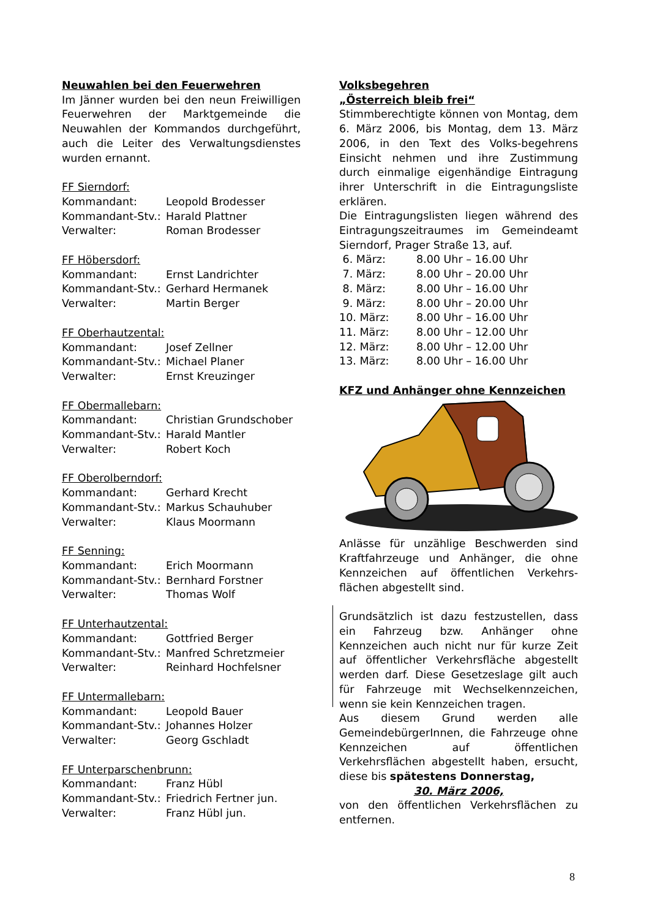Neuwahlen bei den Feuerwehren
Im Jänner wurden bei den neun Freiwilligen Feuerwehren der Marktgemeinde die Neuwahlen der Kommandos durchgeführt, auch die Leiter des Verwaltungsdienstes wurden ernannt.
| FF Sierndorf: | |
| Kommandant: | Leopold Brodesser |
| Kommandant-Stv.: | Harald Plattner |
| Verwalter: | Roman Brodesser |
| FF Höbersdorf: | |
| Kommandant: | Ernst Landrichter |
| Kommandant-Stv.: | Gerhard Hermanek |
| Verwalter: | Martin Berger |
| FF Oberhautzental: | |
| Kommandant: | Josef Zellner |
| Kommandant-Stv.: | Michael Planer |
| Verwalter: | Ernst Kreuzinger |
| FF Obermallebarn: | |
| Kommandant: | Christian Grundschober |
| Kommandant-Stv.: | Harald Mantler |
| Verwalter: | Robert Koch |
| FF Oberolberndorf: | |
| Kommandant: | Gerhard Krecht |
| Kommandant-Stv.: | Markus Schauhuber |
| Verwalter: | Klaus Moormann |
| FF Senning: | |
| Kommandant: | Erich Moormann |
| Kommandant-Stv.: | Bernhard Forstner |
| Verwalter: | Thomas Wolf |
| FF Unterhautzental: | |
| Kommandant: | Gottfried Berger |
| Kommandant-Stv.: | Manfred Schretzmeier |
| Verwalter: | Reinhard Hochfelsner |
| FF Untermallebarn: | |
| Kommandant: | Leopold Bauer |
| Kommandant-Stv.: | Johannes Holzer |
| Verwalter: | Georg Gschladt |
| FF Unterparschenbrunn: | |
| Kommandant: | Franz Hübl |
| Kommandant-Stv.: | Friedrich Fertner jun. |
| Verwalter: | Franz Hübl jun. |
Volksbegehren
„Österreich bleib frei“
Stimmberechtigte können von Montag, dem 6. März 2006, bis Montag, dem 13. März 2006, in den Text des Volks-begehrens Einsicht nehmen und ihre Zustimmung durch einmalige eigenhändige Eintragung ihrer Unterschrift in die Eintragungsliste erklären.
Die Eintragungslisten liegen während des Eintragungszeitraumes im Gemeindeamt Sierndorf, Prager Straße 13, auf.
| 6. März: | 8.00 Uhr – 16.00 Uhr |
| 7. März: | 8.00 Uhr – 20.00 Uhr |
| 8. März: | 8.00 Uhr – 16.00 Uhr |
| 9. März: | 8.00 Uhr – 20.00 Uhr |
| 10. März: | 8.00 Uhr – 16.00 Uhr |
| 11. März: | 8.00 Uhr – 12.00 Uhr |
| 12. März: | 8.00 Uhr – 12.00 Uhr |
| 13. März: | 8.00 Uhr – 16.00 Uhr |
KFZ und Anhänger ohne Kennzeichen
Anlässe für unzählige Beschwerden sind Kraftfahrzeuge und Anhänger, die ohne Kennzeichen auf öffentlichen Verkehrs-flächen abgestellt sind.
Grundsätzlich ist dazu festzustellen, dass ein Fahrzeug bzw. Anhänger ohne Kennzeichen auch nicht nur für kurze Zeit auf öffentlicher Verkehrsfläche abgestellt werden darf. Diese Gesetzeslage gilt auch für Fahrzeuge mit Wechselkennzeichen, wenn sie kein Kennzeichen tragen.
Aus diesem Grund werden alle GemeindebürgerInnen, die Fahrzeuge ohne Kennzeichen auf öffentlichen Verkehrsflächen abgestellt haben, ersucht, diese bis spätestens Donnerstag,
30. März 2006,
von den öffentlichen Verkehrsflächen zu entfernen.
8